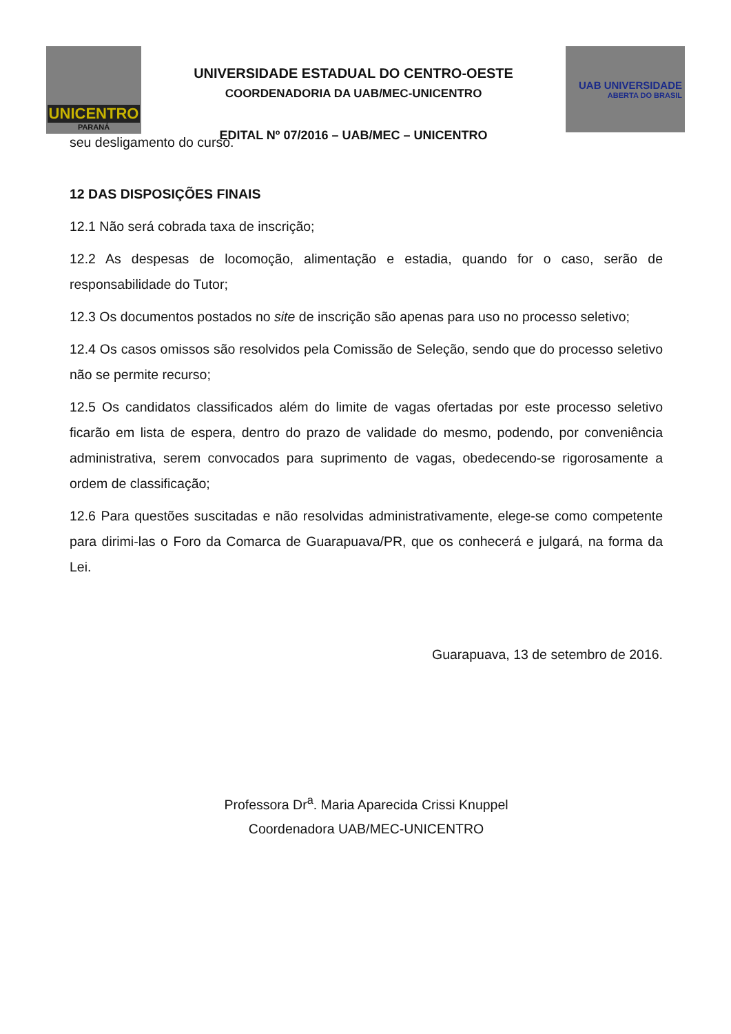UNICENTRO
PARANÁ
UNIVERSIDADE ESTADUAL DO CENTRO-OESTE
COORDENADORIA DA UAB/MEC-UNICENTRO
EDITAL Nº 07/2016 – UAB/MEC – UNICENTRO
UAB UNIVERSIDADE
ABERTA DO BRASIL
seu desligamento do curso.
12 DAS DISPOSIÇÕES FINAIS
12.1 Não será cobrada taxa de inscrição;
12.2 As despesas de locomoção, alimentação e estadia, quando for o caso, serão de responsabilidade do Tutor;
12.3 Os documentos postados no site de inscrição são apenas para uso no processo seletivo;
12.4 Os casos omissos são resolvidos pela Comissão de Seleção, sendo que do processo seletivo não se permite recurso;
12.5 Os candidatos classificados além do limite de vagas ofertadas por este processo seletivo ficarão em lista de espera, dentro do prazo de validade do mesmo, podendo, por conveniência administrativa, serem convocados para suprimento de vagas, obedecendo-se rigorosamente a ordem de classificação;
12.6 Para questões suscitadas e não resolvidas administrativamente, elege-se como competente para dirimi-las o Foro da Comarca de Guarapuava/PR, que os conhecerá e julgará, na forma da Lei.
Guarapuava, 13 de setembro de 2016.
Professora Dr<sup>a</sup>. Maria Aparecida Crissi Knuppel
Coordenadora UAB/MEC-UNICENTRO